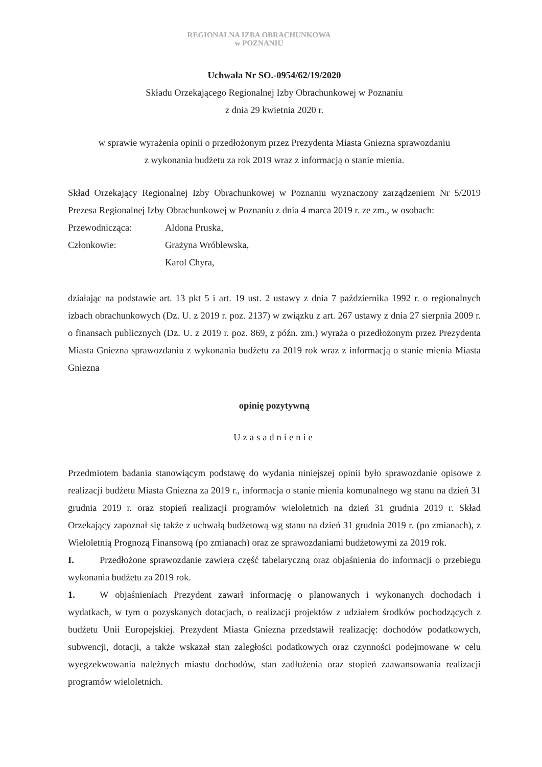REGIONALNA IZBA OBRACHUNKOWA
w POZNANIU
Uchwała Nr SO.-0954/62/19/2020
Składu Orzekającego Regionalnej Izby Obrachunkowej w Poznaniu
z dnia 29 kwietnia 2020 r.
w sprawie wyrażenia opinii o przedłożonym przez Prezydenta Miasta Gniezna sprawozdaniu
z wykonania budżetu za rok 2019 wraz z informacją o stanie mienia.
Skład Orzekający Regionalnej Izby Obrachunkowej w Poznaniu wyznaczony zarządzeniem Nr 5/2019 Prezesa Regionalnej Izby Obrachunkowej w Poznaniu z dnia 4 marca 2019 r. ze zm., w osobach:
Przewodnicząca: Aldona Pruska,
Członkowie: Grażyna Wróblewska,
Karol Chyra,
działając na podstawie art. 13 pkt 5 i art. 19 ust. 2 ustawy z dnia 7 października 1992 r. o regionalnych izbach obrachunkowych (Dz. U. z 2019 r. poz. 2137) w związku z art. 267 ustawy z dnia 27 sierpnia 2009 r. o finansach publicznych (Dz. U. z 2019 r. poz. 869, z późn. zm.) wyraża o przedłożonym przez Prezydenta Miasta Gniezna sprawozdaniu z wykonania budżetu za 2019 rok wraz z informacją o stanie mienia Miasta Gniezna
opinię pozytywną
Uzasadnienie
Przedmiotem badania stanowiącym podstawę do wydania niniejszej opinii było sprawozdanie opisowe z realizacji budżetu Miasta Gniezna za 2019 r., informacja o stanie mienia komunalnego wg stanu na dzień 31 grudnia 2019 r. oraz stopień realizacji programów wieloletnich na dzień 31 grudnia 2019 r. Skład Orzekający zapoznał się także z uchwałą budżetową wg stanu na dzień 31 grudnia 2019 r. (po zmianach), z Wieloletnią Prognozą Finansową (po zmianach) oraz ze sprawozdaniami budżetowymi za 2019 rok.
I. Przedłożone sprawozdanie zawiera część tabelaryczną oraz objaśnienia do informacji o przebiegu wykonania budżetu za 2019 rok.
1. W objaśnieniach Prezydent zawarł informację o planowanych i wykonanych dochodach i wydatkach, w tym o pozyskanych dotacjach, o realizacji projektów z udziałem środków pochodzących z budżetu Unii Europejskiej. Prezydent Miasta Gniezna przedstawił realizację: dochodów podatkowych, subwencji, dotacji, a także wskazał stan zaległości podatkowych oraz czynności podejmowane w celu wyegzekwowania należnych miastu dochodów, stan zadłużenia oraz stopień zaawansowania realizacji programów wieloletnich.